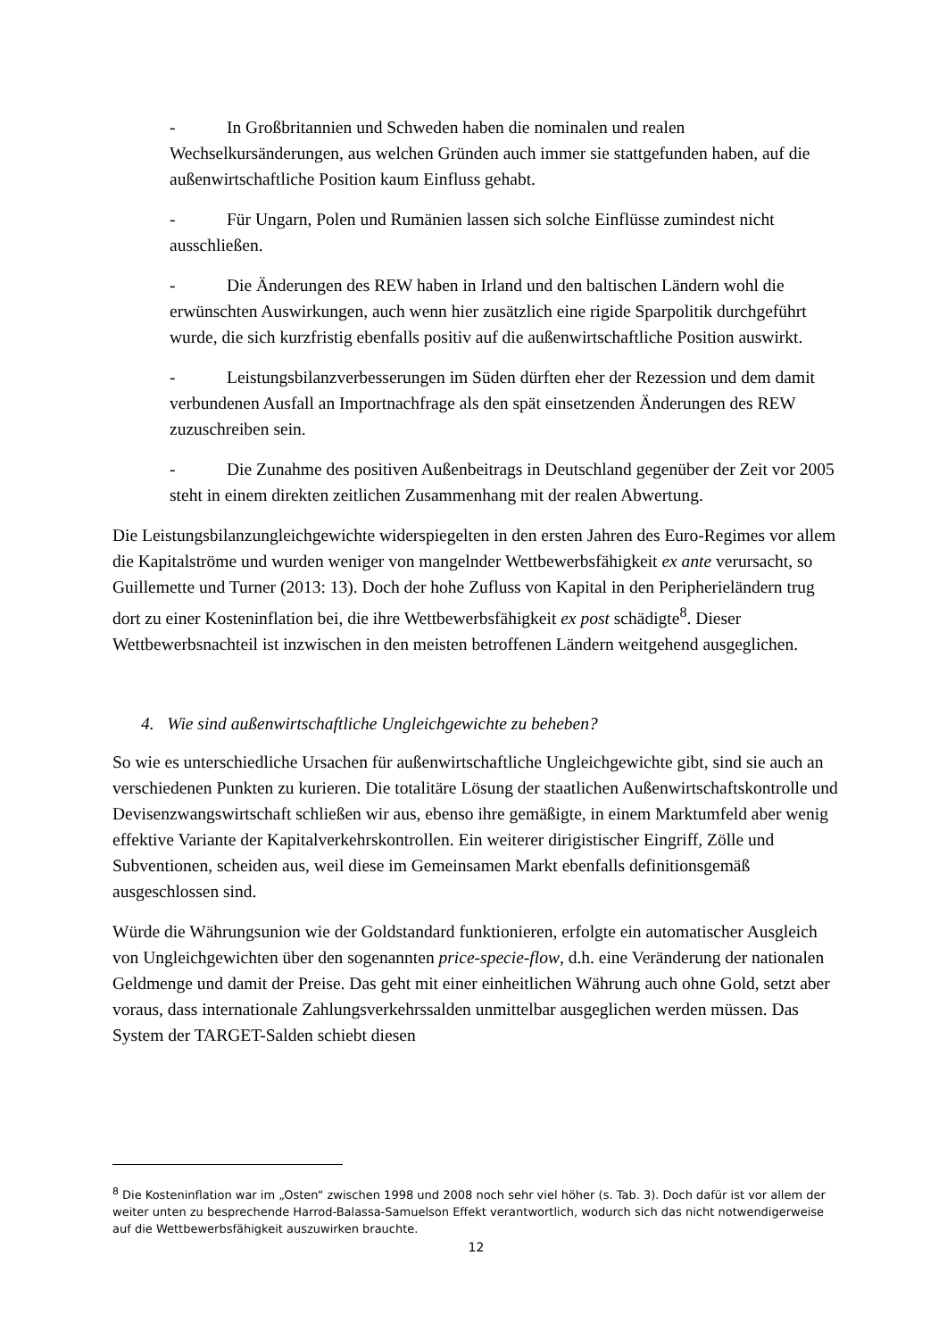- In Großbritannien und Schweden haben die nominalen und realen Wechselkursänderungen, aus welchen Gründen auch immer sie stattgefunden haben, auf die außenwirtschaftliche Position kaum Einfluss gehabt.
- Für Ungarn, Polen und Rumänien lassen sich solche Einflüsse zumindest nicht ausschließen.
- Die Änderungen des REW haben in Irland und den baltischen Ländern wohl die erwünschten Auswirkungen, auch wenn hier zusätzlich eine rigide Sparpolitik durchgeführt wurde, die sich kurzfristig ebenfalls positiv auf die außenwirtschaftliche Position auswirkt.
- Leistungsbilanzverbesserungen im Süden dürften eher der Rezession und dem damit verbundenen Ausfall an Importnachfrage als den spät einsetzenden Änderungen des REW zuzuschreiben sein.
- Die Zunahme des positiven Außenbeitrags in Deutschland gegenüber der Zeit vor 2005 steht in einem direkten zeitlichen Zusammenhang mit der realen Abwertung.
Die Leistungsbilanzungleichgewichte widerspiegelten in den ersten Jahren des Euro-Regimes vor allem die Kapitalströme und wurden weniger von mangelnder Wettbewerbsfähigkeit ex ante verursacht, so Guillemette und Turner (2013: 13). Doch der hohe Zufluss von Kapital in den Peripherieländern trug dort zu einer Kosteninflation bei, die ihre Wettbewerbsfähigkeit ex post schädigte<sup>8</sup>. Dieser Wettbewerbsnachteil ist inzwischen in den meisten betroffenen Ländern weitgehend ausgeglichen.
4. Wie sind außenwirtschaftliche Ungleichgewichte zu beheben?
So wie es unterschiedliche Ursachen für außenwirtschaftliche Ungleichgewichte gibt, sind sie auch an verschiedenen Punkten zu kurieren. Die totalitäre Lösung der staatlichen Außenwirtschaftskontrolle und Devisenzwangswirtschaft schließen wir aus, ebenso ihre gemäßigte, in einem Marktumfeld aber wenig effektive Variante der Kapitalverkehrskontrollen. Ein weiterer dirigistischer Eingriff, Zölle und Subventionen, scheiden aus, weil diese im Gemeinsamen Markt ebenfalls definitionsgemäß ausgeschlossen sind.
Würde die Währungsunion wie der Goldstandard funktionieren, erfolgte ein automatischer Ausgleich von Ungleichgewichten über den sogenannten price-specie-flow, d.h. eine Veränderung der nationalen Geldmenge und damit der Preise. Das geht mit einer einheitlichen Währung auch ohne Gold, setzt aber voraus, dass internationale Zahlungsverkehrssalden unmittelbar ausgeglichen werden müssen. Das System der TARGET-Salden schiebt diesen
<sup>8</sup> Die Kosteninflation war im „Osten“ zwischen 1998 und 2008 noch sehr viel höher (s. Tab. 3). Doch dafür ist vor allem der weiter unten zu besprechende Harrod-Balassa-Samuelson Effekt verantwortlich, wodurch sich das nicht notwendigerweise auf die Wettbewerbsfähigkeit auszuwirken brauchte.
12